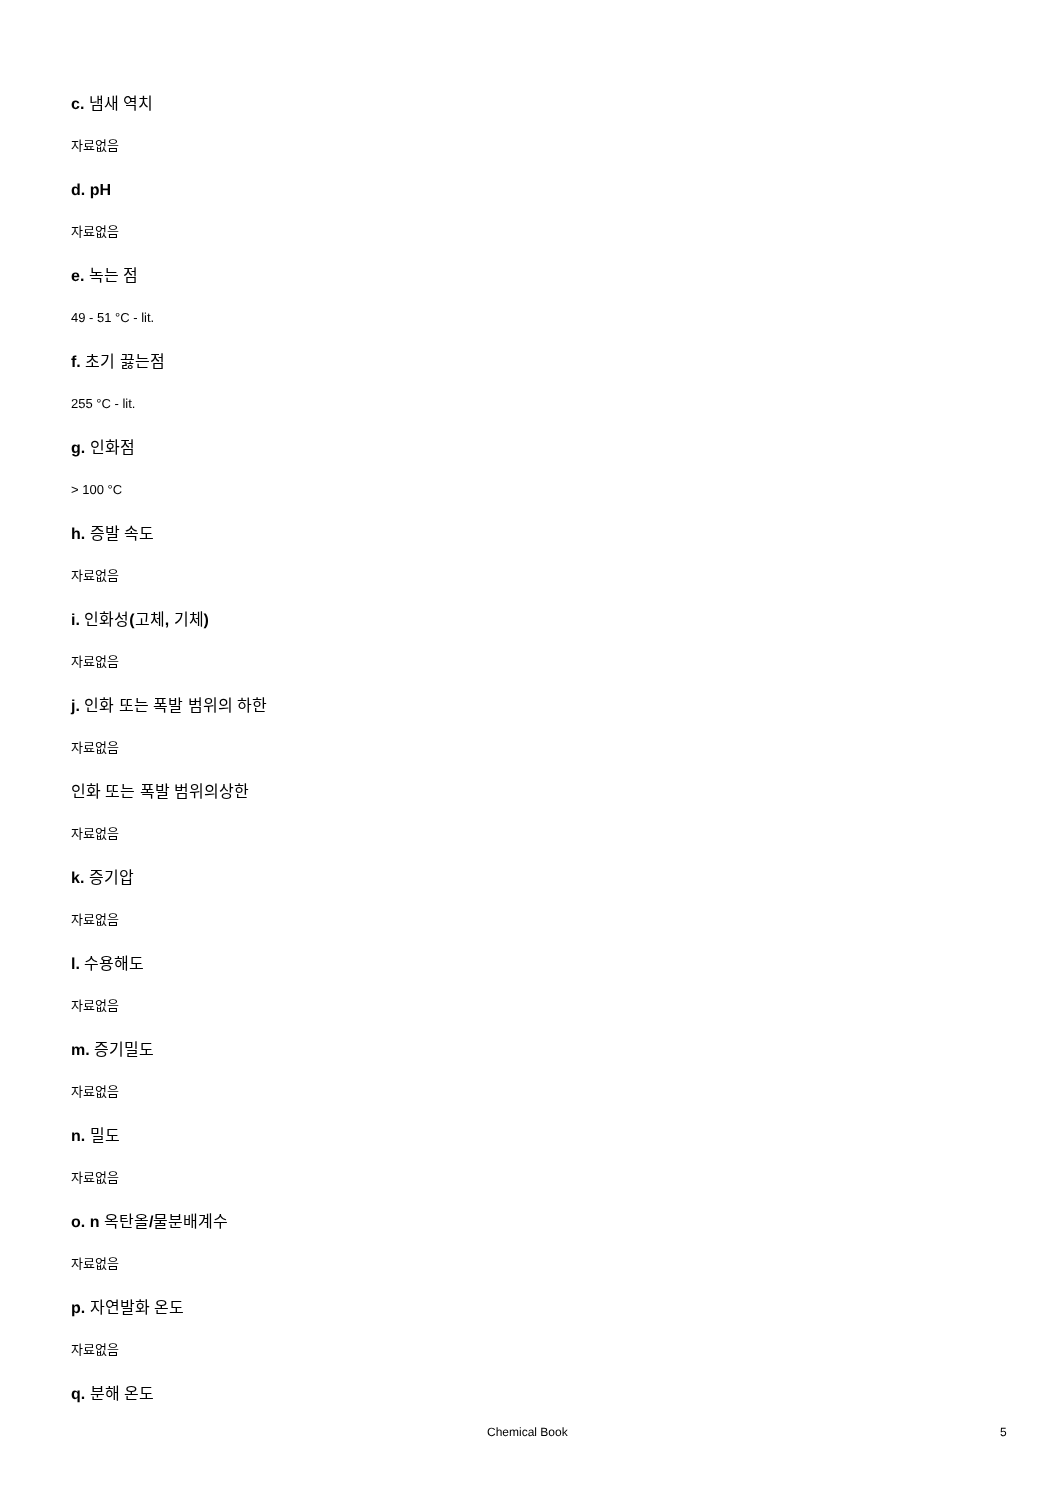c. 냄새 역치
자료없음
d. pH
자료없음
e. 녹는 점
49 - 51 °C - lit.
f. 초기 끓는점
255 °C - lit.
g. 인화점
> 100 °C
h. 증발 속도
자료없음
i. 인화성(고체, 기체)
자료없음
j. 인화 또는 폭발 범위의 하한
자료없음
인화 또는 폭발 범위의상한
자료없음
k. 증기압
자료없음
l. 수용해도
자료없음
m. 증기밀도
자료없음
n. 밀도
자료없음
o. n 옥탄올/물분배계수
자료없음
p. 자연발화 온도
자료없음
q. 분해 온도
Chemical Book 5